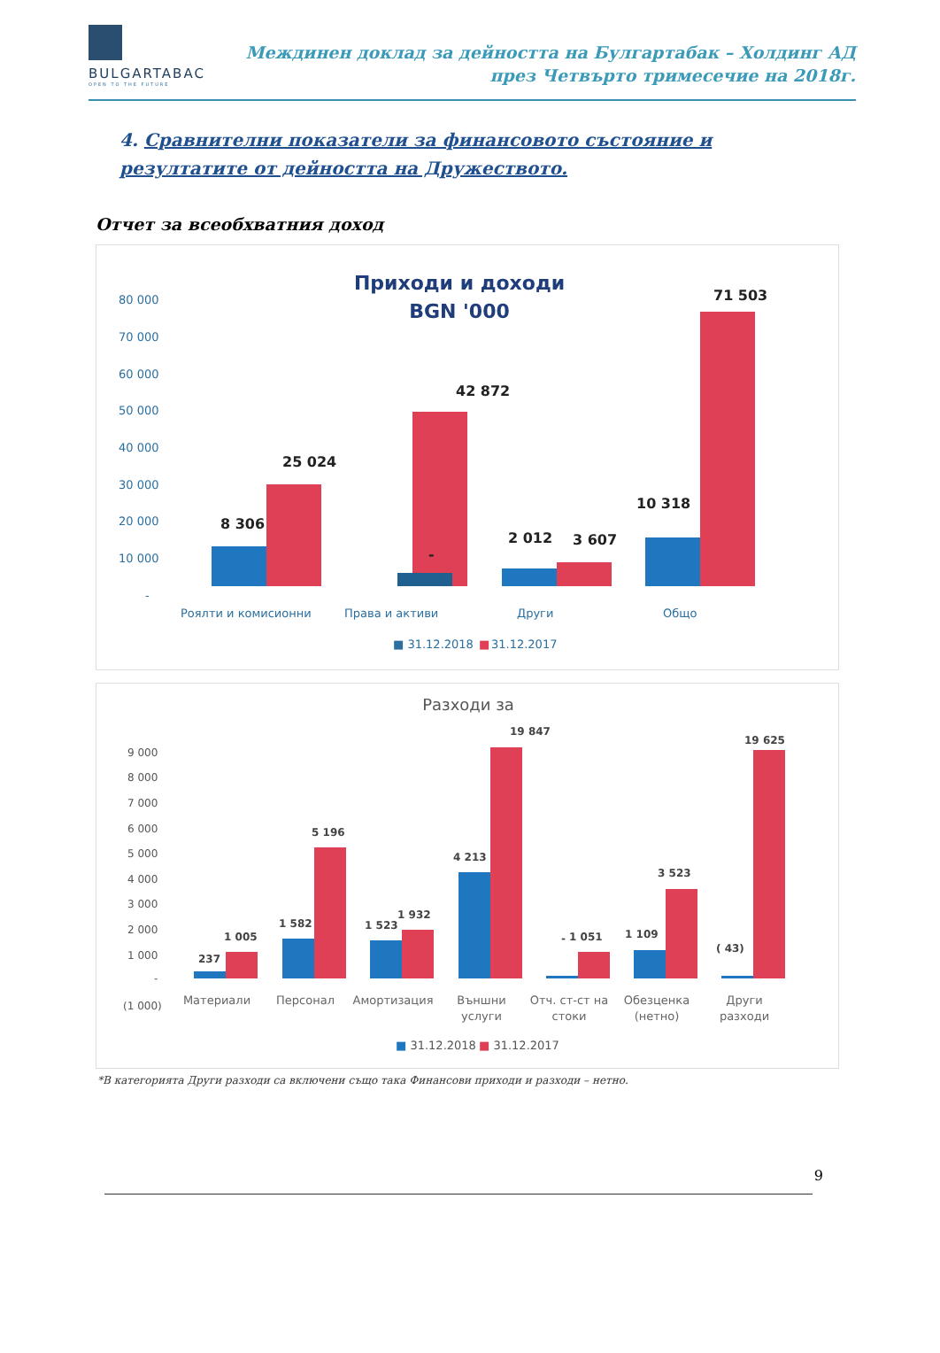BULGARTABAC
OPEN TO THE FUTURE
Междинен доклад за дейността на Булгартабак – Холдинг АД
през Четвърто тримесечие на 2018г.
4. Сравнителни показатели за финансовото състояние и резултатите от дейността на Дружеството.
Отчет за всеобхватния доход
Приходи и доходи
BGN '000
80 000
70 000
60 000
50 000
40 000
30 000
20 000
10 000
-
8 306
25 024
42 872
2 012
3 607
10 318
71 503
-
Роялти и комисионни
Права и активи
Други
Общо
■ 31.12.2018
■
31.12.2017
Разходи за
9 000
8 000
7 000
6 000
5 000
4 000
3 000
2 000
1 000
-
(1 000)
237
1 005
1 582
5 196
1 523
1 932
4 213
19 847
-
1 051
1 109
3 523
( 43)
19 625
Материали
Персонал
Амортизация
Външни
услуги
Отч. ст-ст на
стоки
Обезценка
(нетно)
Други
разходи
■ 31.12.2018
■ 31.12.2017
*В категорията Други разходи са включени също така Финансови приходи и разходи – нетно.
9